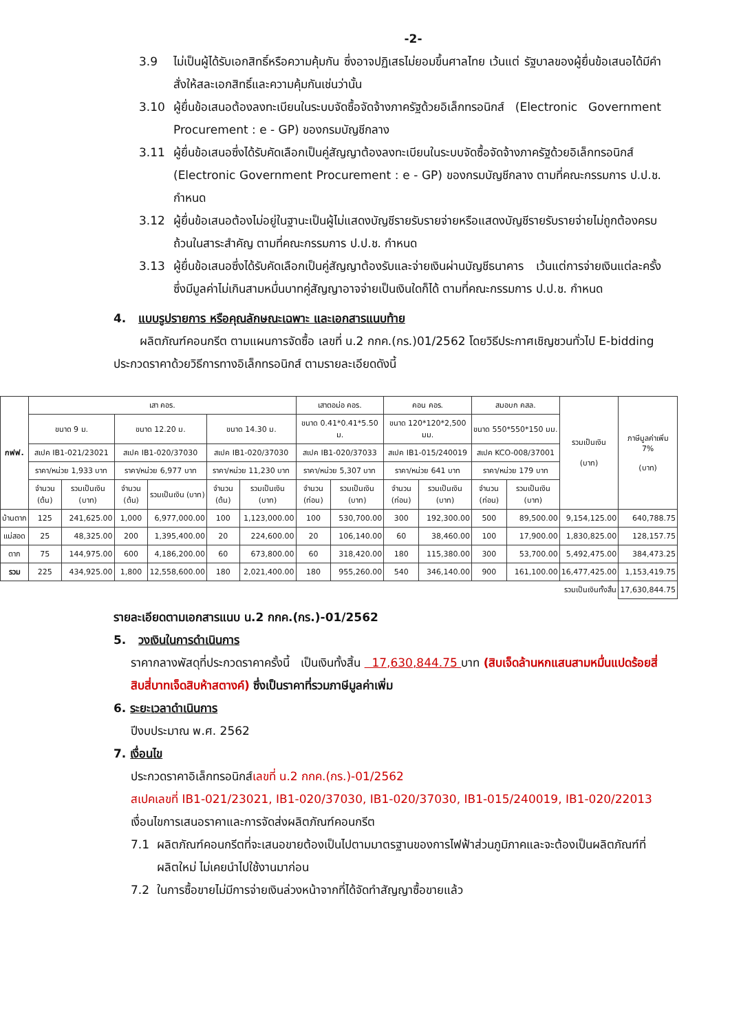-2-
3.9 ไม่เป็นผู้ได้รับเอกสิทธิ์หรือความคุ้มกัน ซึ่งอาจปฏิเสธไม่ยอมขึ้นศาลไทย เว้นแต่ รัฐบาลของผู้ยื่นข้อเสนอได้มีคำสั่งให้สละเอกสิทธิ์และความคุ้มกันเช่นว่านั้น
3.10 ผู้ยื่นข้อเสนอต้องลงทะเบียนในระบบจัดซื้อจัดจ้างภาครัฐด้วยอิเล็กทรอนิกส์ (Electronic Government Procurement : e - GP) ของกรมบัญชีกลาง
3.11 ผู้ยื่นข้อเสนอซึ่งได้รับคัดเลือกเป็นคู่สัญญาต้องลงทะเบียนในระบบจัดซื้อจัดจ้างภาครัฐด้วยอิเล็กทรอนิกส์ (Electronic Government Procurement : e - GP) ของกรมบัญชีกลาง ตามที่คณะกรรมการ ป.ป.ช. กำหนด
3.12 ผู้ยื่นข้อเสนอต้องไม่อยู่ในฐานะเป็นผู้ไม่แสดงบัญชีรายรับรายจ่ายหรือแสดงบัญชีรายรับรายจ่ายไม่ถูกต้องครบถ้วนในสาระสำคัญ ตามที่คณะกรรมการ ป.ป.ช. กำหนด
3.13 ผู้ยื่นข้อเสนอซึ่งได้รับคัดเลือกเป็นคู่สัญญาต้องรับและจ่ายเงินผ่านบัญชีธนาคาร เว้นแต่การจ่ายเงินแต่ละครั้งซึ่งมีมูลค่าไม่เกินสามหมื่นบาทคู่สัญญาอาจจ่ายเป็นเงินใดก็ได้ ตามที่คณะกรรมการ ป.ป.ช. กำหนด
4. แบบรูปรายการ หรือคุณลักษณะเฉพาะ และเอกสารแนบท้าย
ผลิตภัณฑ์คอนกรีต ตามแผนการจัดซื้อ เลขที่ น.2 กกค.(กร.)01/2562 โดยวิธีประกาศเชิญชวนทั่วไป E-bidding ประกวดราคาด้วยวิธีการทางอิเล็กทรอนิกส์ ตามรายละเอียดดังนี้
| กฟฟ. | เสา คอร. | | | | | | เสาตอม่อ คอร. | | คอน คอร. | | สมอบก คสล. | | รวมเป็นเงิน (บาท) | ภาษีมูลค่าเพิ่ม 7% (บาท) |
| --- | --- | --- | --- | --- | --- | --- | --- | --- | --- | --- | --- | --- | --- | --- |
| | ขนาด 9 ม. | | ขนาด 12.20 ม. | | ขนาด 14.30 ม. | | ขนาด 0.41*0.41*5.50 ม. | | ขนาด 120*120*2,500 มม. | | ขนาด 550*550*150 มม. | | | |
| | สเปค IB1-021/23021 | | สเปค IB1-020/37030 | | สเปค IB1-020/37030 | | สเปค IB1-020/37033 | | สเปค IB1-015/240019 | | สเปค KCO-008/37001 | | | |
| | ราคา/หน่วย 1,933 บาท | | ราคา/หน่วย 6,977 บาท | | ราคา/หน่วย 11,230 บาท | | ราคา/หน่วย 5,307 บาท | | ราคา/หน่วย 641 บาท | | ราคา/หน่วย 179 บาท | | | |
| | จำนวน (ต้น) | รวมเป็นเงิน (บาท) | จำนวน (ต้น) | รวมเป็นเงิน (บาท) | จำนวน (ต้น) | รวมเป็นเงิน (บาท) | จำนวน (ท่อน) | รวมเป็นเงิน (บาท) | จำนวน (ท่อน) | รวมเป็นเงิน (บาท) | จำนวน (ท่อน) | รวมเป็นเงิน (บาท) | | |
| บ้านตาก | 125 | 241,625.00 | 1,000 | 6,977,000.00 | 100 | 1,123,000.00 | 100 | 530,700.00 | 300 | 192,300.00 | 500 | 89,500.00 | 9,154,125.00 | 640,788.75 |
| แม่สอด | 25 | 48,325.00 | 200 | 1,395,400.00 | 20 | 224,600.00 | 20 | 106,140.00 | 60 | 38,460.00 | 100 | 17,900.00 | 1,830,825.00 | 128,157.75 |
| ตาก | 75 | 144,975.00 | 600 | 4,186,200.00 | 60 | 673,800.00 | 60 | 318,420.00 | 180 | 115,380.00 | 300 | 53,700.00 | 5,492,475.00 | 384,473.25 |
| รวม | 225 | 434,925.00 | 1,800 | 12,558,600.00 | 180 | 2,021,400.00 | 180 | 955,260.00 | 540 | 346,140.00 | 900 | 161,100.00 | 16,477,425.00 | 1,153,419.75 |
| รวมเป็นเงินทั้งสิ้น | | | | | | | | | | | | | | 17,630,844.75 |
รายละเอียดตามเอกสารแนบ น.2 กกค.(กร.)-01/2562
5. วงเงินในการดำเนินการ
ราคากลางพัสดุที่ประกวดราคาครั้งนี้ เป็นเงินทั้งสิ้น 17,630,844.75 บาท (สิบเจ็ดล้านหกแสนสามหมื่นแปดร้อยสี่สิบสี่บาทเจ็ดสิบห้าสตางค์) ซึ่งเป็นราคาที่รวมภาษีมูลค่าเพิ่ม
6. ระยะเวลาดำเนินการ
ปีงบประมาณ พ.ศ. 2562
7. เงื่อนไข
ประกวดราคาอิเล็กทรอนิกส์เลขที่ น.2 กกค.(กร.)-01/2562
สเปคเลขที่ IB1-021/23021, IB1-020/37030, IB1-020/37030, IB1-015/240019, IB1-020/22013
เงื่อนไขการเสนอราคาและการจัดส่งผลิตภัณฑ์คอนกรีต
7.1 ผลิตภัณฑ์คอนกรีตที่จะเสนอขายต้องเป็นไปตามมาตรฐานของการไฟฟ้าส่วนภูมิภาคและจะต้องเป็นผลิตภัณฑ์ที่ผลิตใหม่ ไม่เคยนำไปใช้งานมาก่อน
7.2 ในการซื้อขายไม่มีการจ่ายเงินล่วงหน้าจากที่ได้จัดทำสัญญาซื้อขายแล้ว